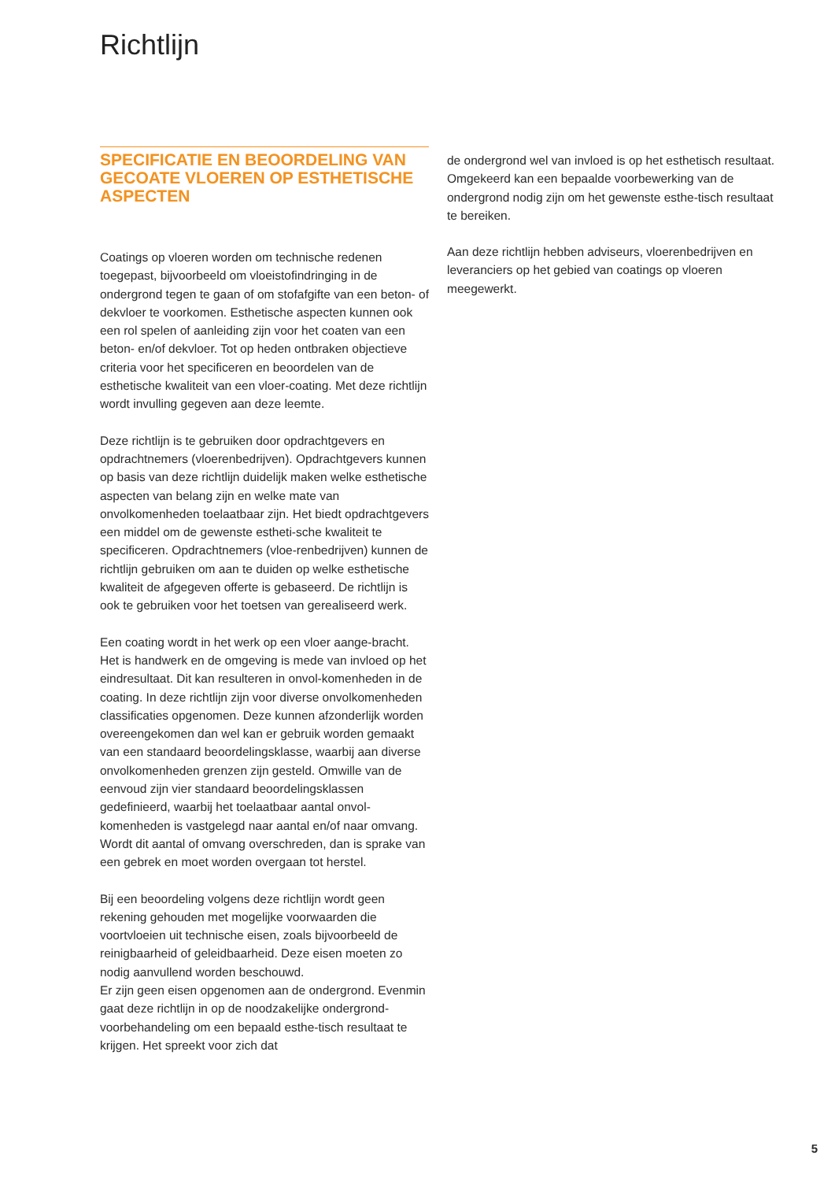Richtlijn
SPECIFICATIE EN BEOORDELING VAN GECOATE VLOEREN OP ESTHETISCHE ASPECTEN
Coatings op vloeren worden om technische redenen toegepast, bijvoorbeeld om vloeistofindringing in de ondergrond tegen te gaan of om stofafgifte van een beton- of dekvloer te voorkomen. Esthetische aspecten kunnen ook een rol spelen of aanleiding zijn voor het coaten van een beton- en/of dekvloer. Tot op heden ontbraken objectieve criteria voor het specificeren en beoordelen van de esthetische kwaliteit van een vloer-coating. Met deze richtlijn wordt invulling gegeven aan deze leemte.
Deze richtlijn is te gebruiken door opdrachtgevers en opdrachtnemers (vloerenbedrijven). Opdrachtgevers kunnen op basis van deze richtlijn duidelijk maken welke esthetische aspecten van belang zijn en welke mate van onvolkomenheden toelaatbaar zijn. Het biedt opdrachtgevers een middel om de gewenste estheti-sche kwaliteit te specificeren. Opdrachtnemers (vloe-renbedrijven) kunnen de richtlijn gebruiken om aan te duiden op welke esthetische kwaliteit de afgegeven offerte is gebaseerd. De richtlijn is ook te gebruiken voor het toetsen van gerealiseerd werk.
Een coating wordt in het werk op een vloer aange-bracht. Het is handwerk en de omgeving is mede van invloed op het eindresultaat. Dit kan resulteren in onvol-komenheden in de coating. In deze richtlijn zijn voor diverse onvolkomenheden classificaties opgenomen. Deze kunnen afzonderlijk worden overeengekomen dan wel kan er gebruik worden gemaakt van een standaard beoordelingsklasse, waarbij aan diverse onvolkomenheden grenzen zijn gesteld. Omwille van de eenvoud zijn vier standaard beoordelingsklassen gedefinieerd, waarbij het toelaatbaar aantal onvol-komenheden is vastgelegd naar aantal en/of naar omvang. Wordt dit aantal of omvang overschreden, dan is sprake van een gebrek en moet worden overgaan tot herstel.
Bij een beoordeling volgens deze richtlijn wordt geen rekening gehouden met mogelijke voorwaarden die voortvloeien uit technische eisen, zoals bijvoorbeeld de reinigbaarheid of geleidbaarheid. Deze eisen moeten zo nodig aanvullend worden beschouwd.
Er zijn geen eisen opgenomen aan de ondergrond. Evenmin gaat deze richtlijn in op de noodzakelijke ondergrond-voorbehandeling om een bepaald esthe-tisch resultaat te krijgen. Het spreekt voor zich dat
de ondergrond wel van invloed is op het esthetisch resultaat. Omgekeerd kan een bepaalde voorbewerking van de ondergrond nodig zijn om het gewenste esthe-tisch resultaat te bereiken.
Aan deze richtlijn hebben adviseurs, vloerenbedrijven en leveranciers op het gebied van coatings op vloeren meegewerkt.
5